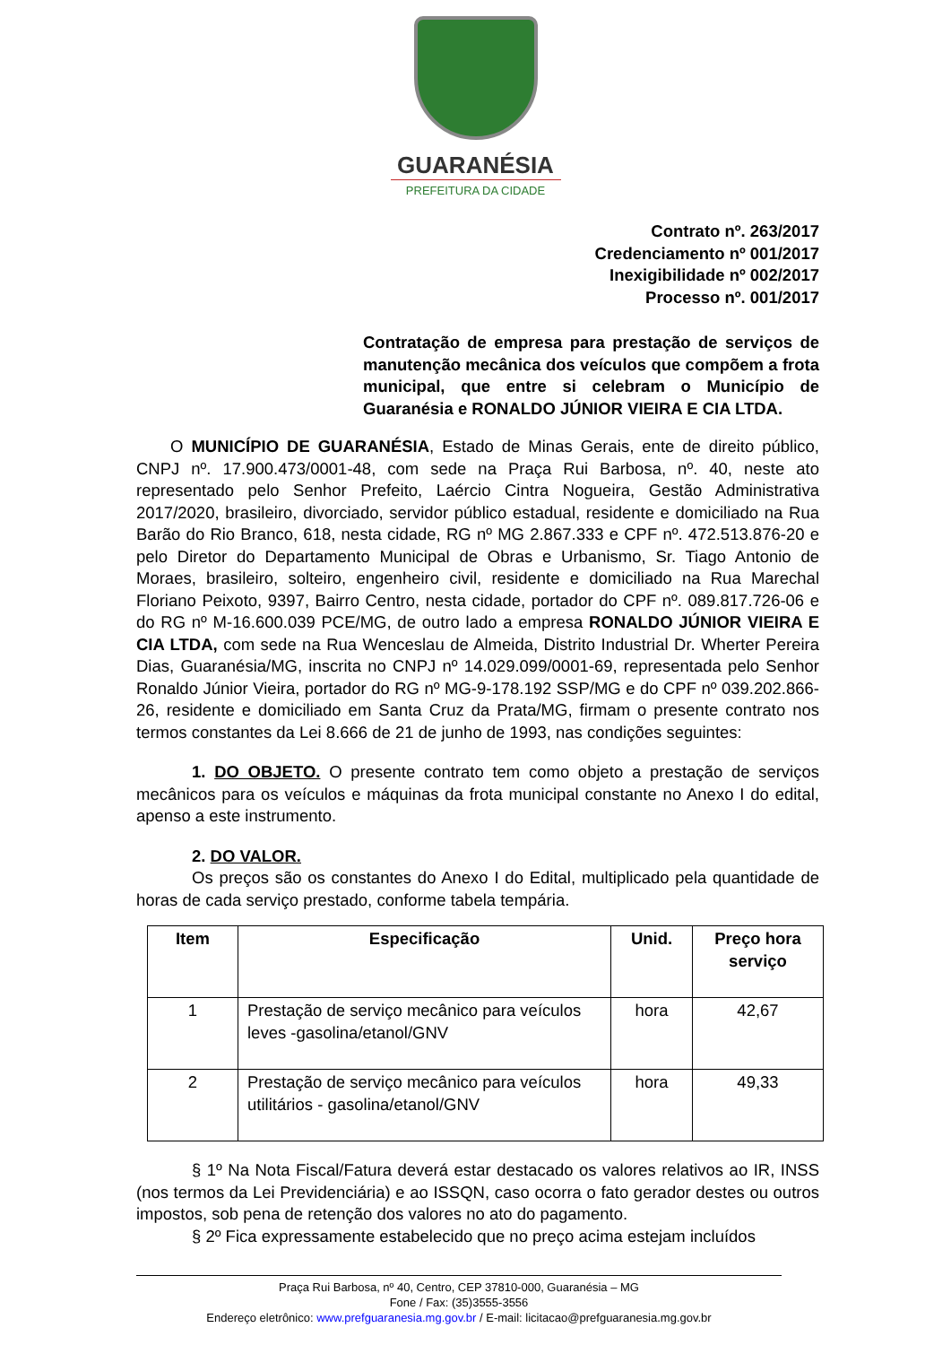GUARANÉSIA
PREFEITURA DA CIDADE
Contrato nº. 263/2017
Credenciamento nº 001/2017
Inexigibilidade nº 002/2017
Processo nº. 001/2017
Contratação de empresa para prestação de serviços de manutenção mecânica dos veículos que compõem a frota municipal, que entre si celebram o Município de Guaranésia e RONALDO JÚNIOR VIEIRA E CIA LTDA.
O MUNICÍPIO DE GUARANÉSIA, Estado de Minas Gerais, ente de direito público, CNPJ nº. 17.900.473/0001-48, com sede na Praça Rui Barbosa, nº. 40, neste ato representado pelo Senhor Prefeito, Laércio Cintra Nogueira, Gestão Administrativa 2017/2020, brasileiro, divorciado, servidor público estadual, residente e domiciliado na Rua Barão do Rio Branco, 618, nesta cidade, RG nº MG 2.867.333 e CPF nº. 472.513.876-20 e pelo Diretor do Departamento Municipal de Obras e Urbanismo, Sr. Tiago Antonio de Moraes, brasileiro, solteiro, engenheiro civil, residente e domiciliado na Rua Marechal Floriano Peixoto, 9397, Bairro Centro, nesta cidade, portador do CPF nº. 089.817.726-06 e do RG nº M-16.600.039 PCE/MG, de outro lado a empresa RONALDO JÚNIOR VIEIRA E CIA LTDA, com sede na Rua Wenceslau de Almeida, Distrito Industrial Dr. Wherter Pereira Dias, Guaranésia/MG, inscrita no CNPJ nº 14.029.099/0001-69, representada pelo Senhor Ronaldo Júnior Vieira, portador do RG nº MG-9-178.192 SSP/MG e do CPF nº 039.202.866-26, residente e domiciliado em Santa Cruz da Prata/MG, firmam o presente contrato nos termos constantes da Lei 8.666 de 21 de junho de 1993, nas condições seguintes:
1. DO OBJETO. O presente contrato tem como objeto a prestação de serviços mecânicos para os veículos e máquinas da frota municipal constante no Anexo I do edital, apenso a este instrumento.
2. DO VALOR.
Os preços são os constantes do Anexo I do Edital, multiplicado pela quantidade de horas de cada serviço prestado, conforme tabela tempária.
| Item | Especificação | Unid. | Preço hora serviço |
| --- | --- | --- | --- |
| 1 | Prestação de serviço mecânico para veículos leves -gasolina/etanol/GNV | hora | 42,67 |
| 2 | Prestação de serviço mecânico para veículos utilitários - gasolina/etanol/GNV | hora | 49,33 |
§ 1º Na Nota Fiscal/Fatura deverá estar destacado os valores relativos ao IR, INSS (nos termos da Lei Previdenciária) e ao ISSQN, caso ocorra o fato gerador destes ou outros impostos, sob pena de retenção dos valores no ato do pagamento.
§ 2º Fica expressamente estabelecido que no preço acima estejam incluídos
Praça Rui Barbosa, nº 40, Centro, CEP 37810-000, Guaranésia – MG
Fone / Fax: (35)3555-3556
Endereço eletrônico: www.prefguaranesia.mg.gov.br / E-mail: licitacao@prefguaranesia.mg.gov.br